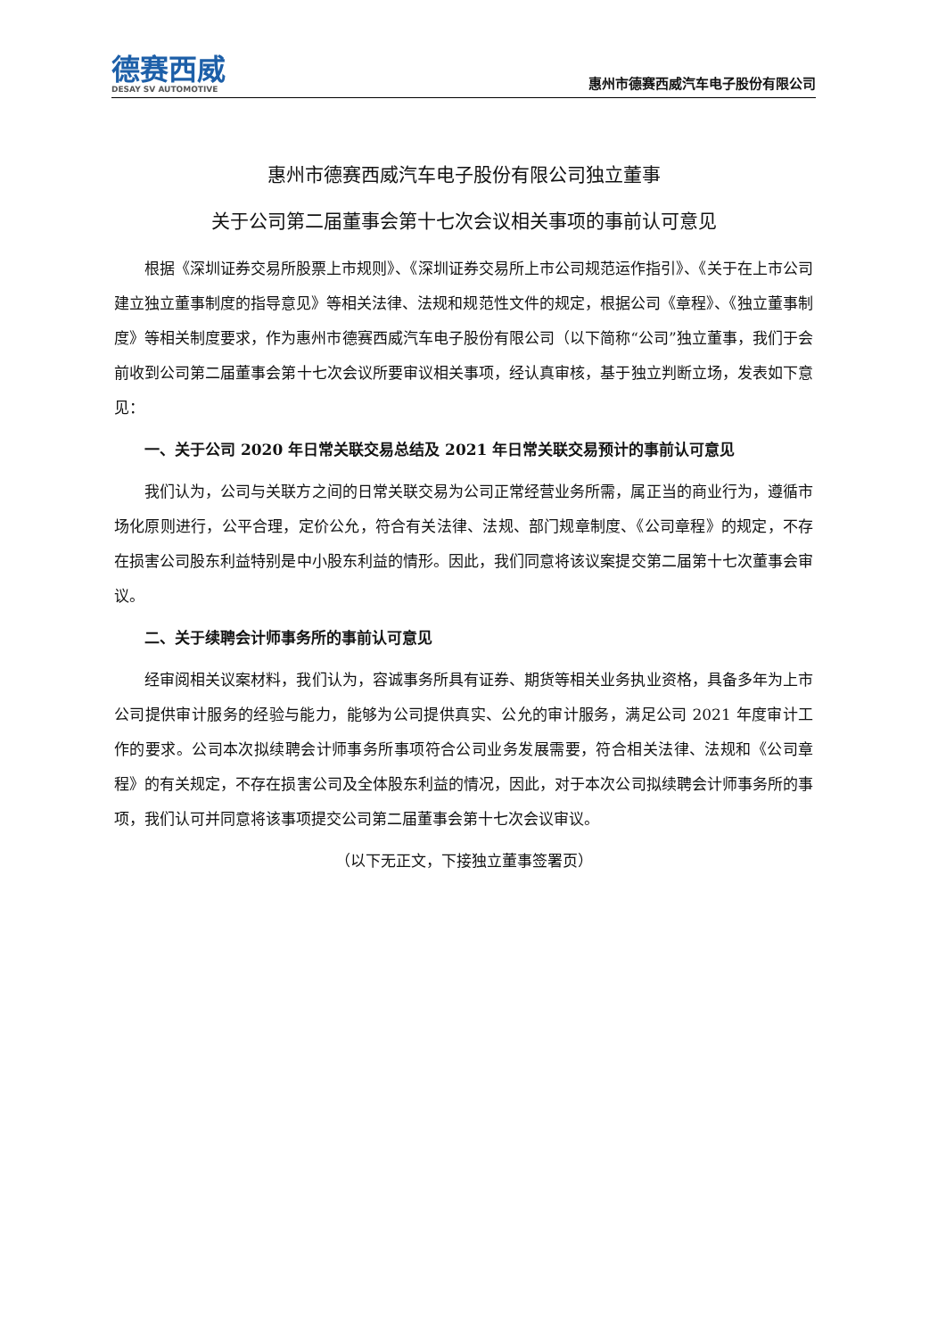德赛西威
DESAY SV AUTOMOTIVE
惠州市德赛西威汽车电子股份有限公司
惠州市德赛西威汽车电子股份有限公司独立董事
关于公司第二届董事会第十七次会议相关事项的事前认可意见
根据《深圳证券交易所股票上市规则》、《深圳证券交易所上市公司规范运作指引》、《关于在上市公司建立独立董事制度的指导意见》等相关法律、法规和规范性文件的规定，根据公司《章程》、《独立董事制度》等相关制度要求，作为惠州市德赛西威汽车电子股份有限公司（以下简称“公司”独立董事，我们于会前收到公司第二届董事会第十七次会议所要审议相关事项，经认真审核，基于独立判断立场，发表如下意见：
一、关于公司 2020 年日常关联交易总结及 2021 年日常关联交易预计的事前认可意见
我们认为，公司与关联方之间的日常关联交易为公司正常经营业务所需，属正当的商业行为，遵循市场化原则进行，公平合理，定价公允，符合有关法律、法规、部门规章制度、《公司章程》的规定，不存在损害公司股东利益特别是中小股东利益的情形。因此，我们同意将该议案提交第二届第十七次董事会审议。
二、关于续聘会计师事务所的事前认可意见
经审阅相关议案材料，我们认为，容诚事务所具有证券、期货等相关业务执业资格，具备多年为上市公司提供审计服务的经验与能力，能够为公司提供真实、公允的审计服务，满足公司 2021 年度审计工作的要求。公司本次拟续聘会计师事务所事项符合公司业务发展需要，符合相关法律、法规和《公司章程》的有关规定，不存在损害公司及全体股东利益的情况，因此，对于本次公司拟续聘会计师事务所的事项，我们认可并同意将该事项提交公司第二届董事会第十七次会议审议。
（以下无正文，下接独立董事签署页）